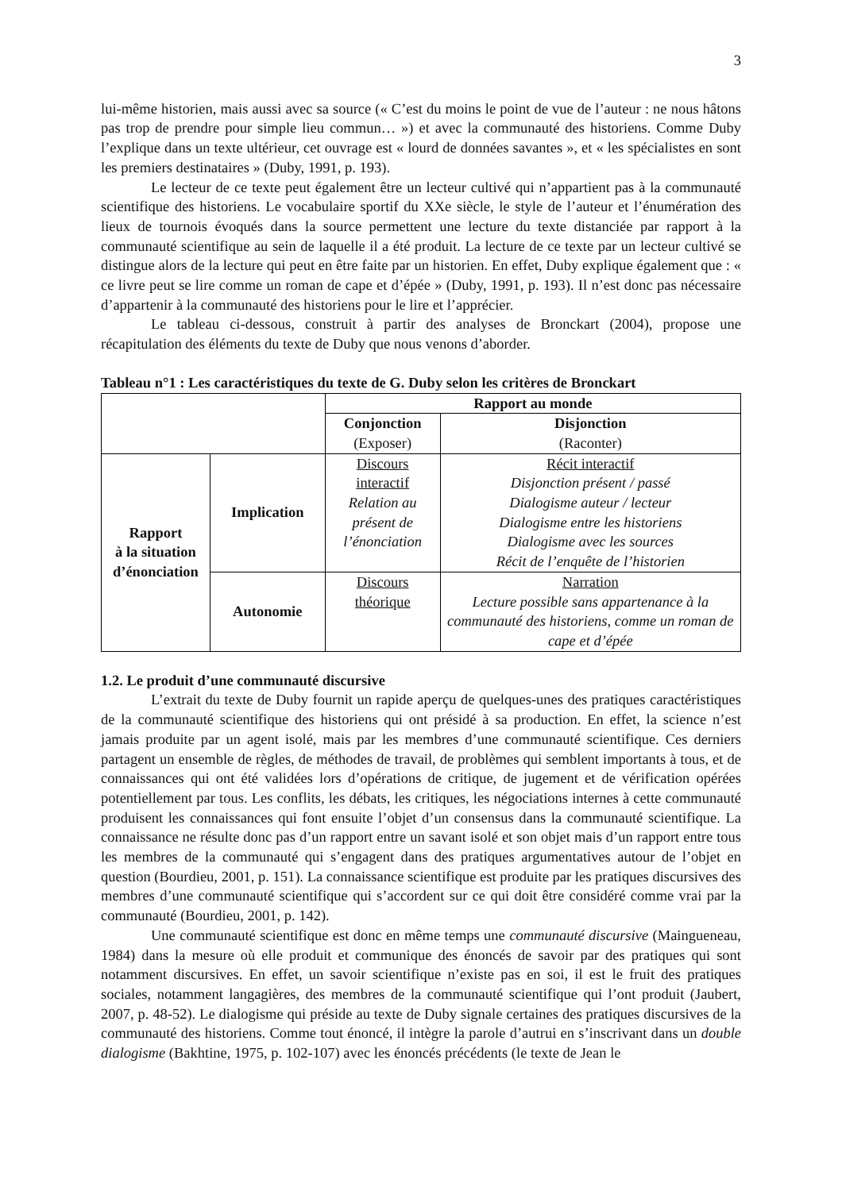3
lui-même historien, mais aussi avec sa source (« C’est du moins le point de vue de l’auteur : ne nous hâtons pas trop de prendre pour simple lieu commun… ») et avec la communauté des historiens. Comme Duby l’explique dans un texte ultérieur, cet ouvrage est « lourd de données savantes », et « les spécialistes en sont les premiers destinataires » (Duby, 1991, p. 193).
Le lecteur de ce texte peut également être un lecteur cultivé qui n’appartient pas à la communauté scientifique des historiens. Le vocabulaire sportif du XXe siècle, le style de l’auteur et l’énumération des lieux de tournois évoqués dans la source permettent une lecture du texte distanciée par rapport à la communauté scientifique au sein de laquelle il a été produit. La lecture de ce texte par un lecteur cultivé se distingue alors de la lecture qui peut en être faite par un historien. En effet, Duby explique également que : « ce livre peut se lire comme un roman de cape et d’épée » (Duby, 1991, p. 193). Il n’est donc pas nécessaire d’appartenir à la communauté des historiens pour le lire et l’apprécier.
Le tableau ci-dessous, construit à partir des analyses de Bronckart (2004), propose une récapitulation des éléments du texte de Duby que nous venons d’aborder.
Tableau n°1 : Les caractéristiques du texte de G. Duby selon les critères de Bronckart
| | | Rapport au monde | |
| | | Conjonction (Exposer) | Disjonction (Raconter) |
| Rapport à la situation d’énonciation | Implication | Discours interactif Relation au présent de l’énonciation | Récit interactif Disjonction présent / passé Dialogisme auteur / lecteur Dialogisme entre les historiens Dialogisme avec les sources Récit de l’enquête de l’historien |
| | Autonomie | Discours théorique | Narration Lecture possible sans appartenance à la communauté des historiens, comme un roman de cape et d’épée |
1.2. Le produit d’une communauté discursive
L’extrait du texte de Duby fournit un rapide aperçu de quelques-unes des pratiques caractéristiques de la communauté scientifique des historiens qui ont présidé à sa production. En effet, la science n’est jamais produite par un agent isolé, mais par les membres d’une communauté scientifique. Ces derniers partagent un ensemble de règles, de méthodes de travail, de problèmes qui semblent importants à tous, et de connaissances qui ont été validées lors d’opérations de critique, de jugement et de vérification opérées potentiellement par tous. Les conflits, les débats, les critiques, les négociations internes à cette communauté produisent les connaissances qui font ensuite l’objet d’un consensus dans la communauté scientifique. La connaissance ne résulte donc pas d’un rapport entre un savant isolé et son objet mais d’un rapport entre tous les membres de la communauté qui s’engagent dans des pratiques argumentatives autour de l’objet en question (Bourdieu, 2001, p. 151). La connaissance scientifique est produite par les pratiques discursives des membres d’une communauté scientifique qui s’accordent sur ce qui doit être considéré comme vrai par la communauté (Bourdieu, 2001, p. 142).
Une communauté scientifique est donc en même temps une communauté discursive (Maingueneau, 1984) dans la mesure où elle produit et communique des énoncés de savoir par des pratiques qui sont notamment discursives. En effet, un savoir scientifique n’existe pas en soi, il est le fruit des pratiques sociales, notamment langagières, des membres de la communauté scientifique qui l’ont produit (Jaubert, 2007, p. 48-52). Le dialogisme qui préside au texte de Duby signale certaines des pratiques discursives de la communauté des historiens. Comme tout énoncé, il intègre la parole d’autrui en s’inscrivant dans un double dialogisme (Bakhtine, 1975, p. 102-107) avec les énoncés précédents (le texte de Jean le